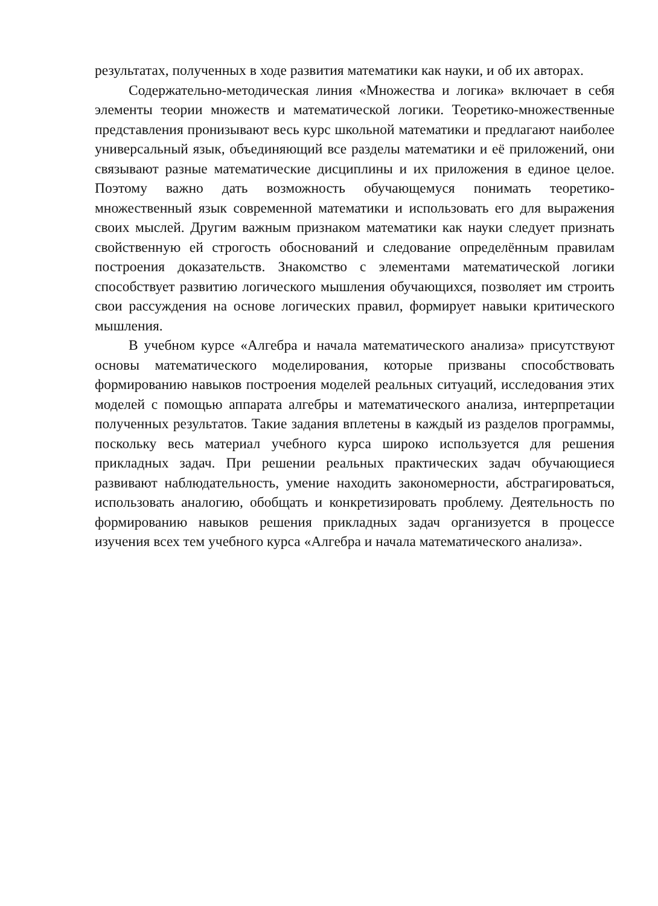результатах, полученных в ходе развития математики как науки, и об их авторах.
Содержательно-методическая линия «Множества и логика» включает в себя элементы теории множеств и математической логики. Теоретико-множественные представления пронизывают весь курс школьной математики и предлагают наиболее универсальный язык, объединяющий все разделы математики и её приложений, они связывают разные математические дисциплины и их приложения в единое целое. Поэтому важно дать возможность обучающемуся понимать теоретико-множественный язык современной математики и использовать его для выражения своих мыслей. Другим важным признаком математики как науки следует признать свойственную ей строгость обоснований и следование определённым правилам построения доказательств. Знакомство с элементами математической логики способствует развитию логического мышления обучающихся, позволяет им строить свои рассуждения на основе логических правил, формирует навыки критического мышления.
В учебном курсе «Алгебра и начала математического анализа» присутствуют основы математического моделирования, которые призваны способствовать формированию навыков построения моделей реальных ситуаций, исследования этих моделей с помощью аппарата алгебры и математического анализа, интерпретации полученных результатов. Такие задания вплетены в каждый из разделов программы, поскольку весь материал учебного курса широко используется для решения прикладных задач. При решении реальных практических задач обучающиеся развивают наблюдательность, умение находить закономерности, абстрагироваться, использовать аналогию, обобщать и конкретизировать проблему. Деятельность по формированию навыков решения прикладных задач организуется в процессе изучения всех тем учебного курса «Алгебра и начала математического анализа».